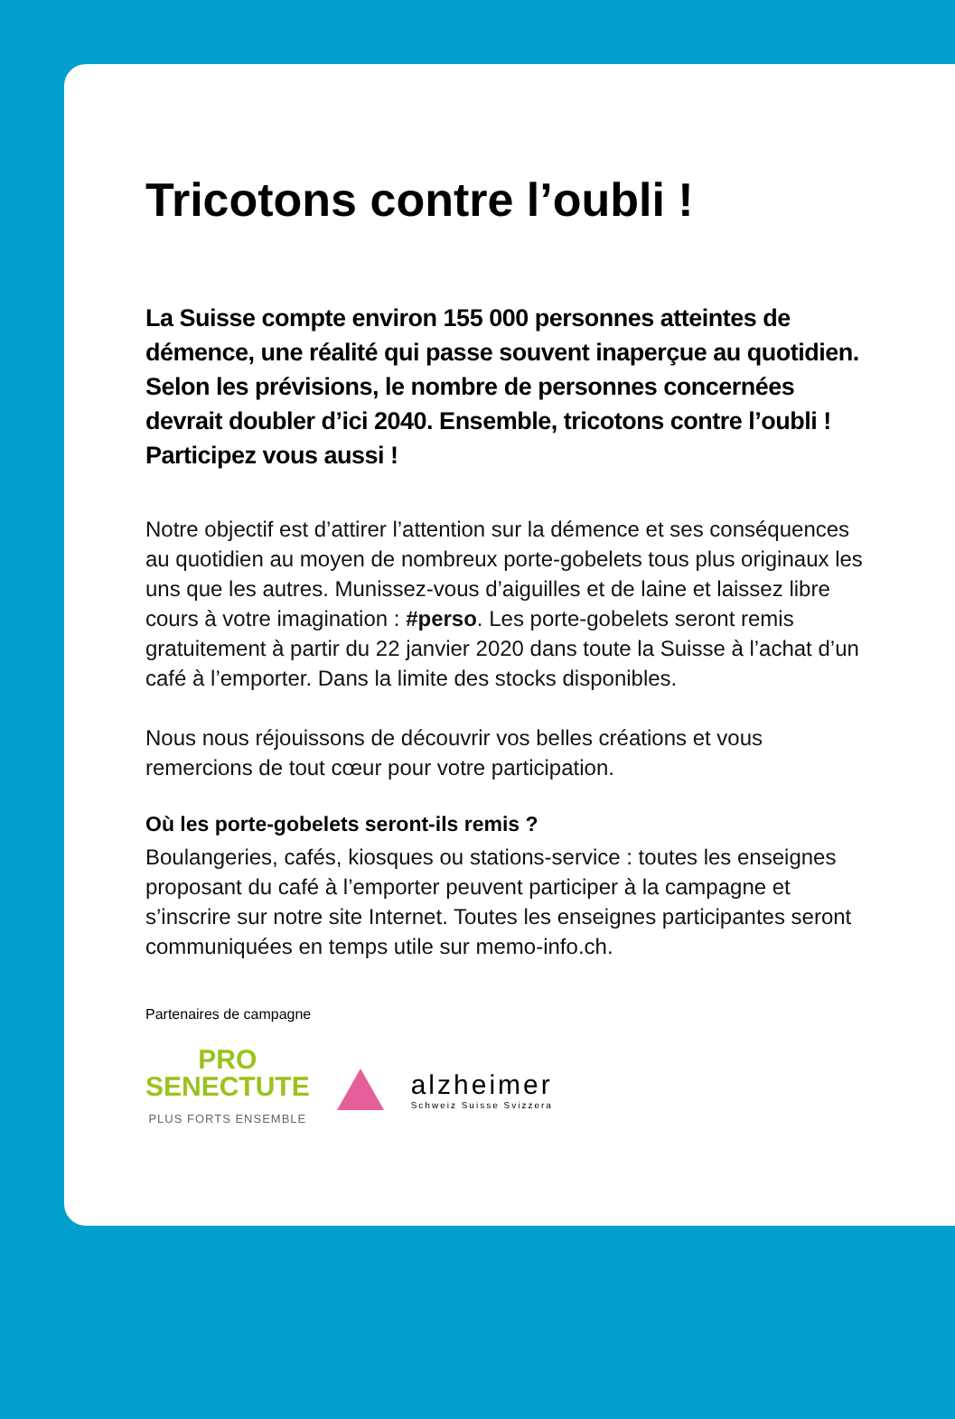Tricotons contre l’oubli !
La Suisse compte environ 155 000 personnes atteintes de démence, une réalité qui passe souvent inaperçue au quotidien. Selon les prévisions, le nombre de personnes concernées devrait doubler d’ici 2040. Ensemble, tricotons contre l’oubli ! Participez vous aussi !
Notre objectif est d’attirer l’attention sur la démence et ses conséquences au quotidien au moyen de nombreux porte-gobelets tous plus originaux les uns que les autres. Munissez-vous d’aiguilles et de laine et laissez libre cours à votre imagination : #perso. Les porte-gobelets seront remis gratuitement à partir du 22 janvier 2020 dans toute la Suisse à l’achat d’un café à l’emporter. Dans la limite des stocks disponibles.
Nous nous réjouissons de découvrir vos belles créations et vous remercions de tout cœur pour votre participation.
Où les porte-gobelets seront-ils remis ?
Boulangeries, cafés, kiosques ou stations-service : toutes les enseignes proposant du café à l’emporter peuvent participer à la campagne et s’inscrire sur notre site Internet. Toutes les enseignes participantes seront communiquées en temps utile sur memo-info.ch.
Partenaires de campagne
PRO
SENECTUTE
PLUS FORTS ENSEMBLE
alzheimer
Schweiz Suisse Svizzera